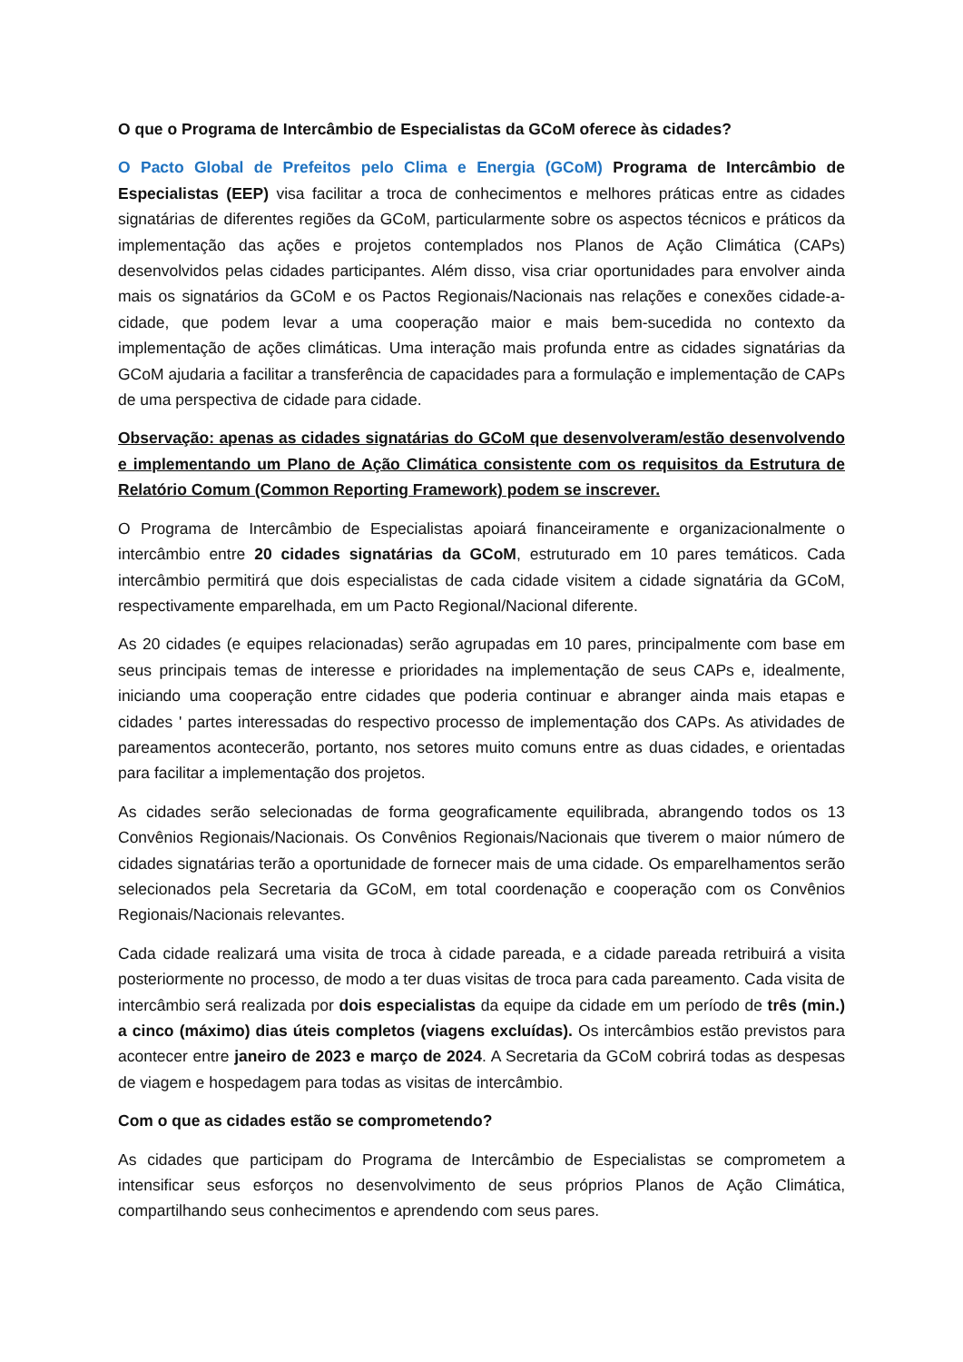O que o Programa de Intercâmbio de Especialistas da GCoM oferece às cidades?
O Pacto Global de Prefeitos pelo Clima e Energia (GCoM) Programa de Intercâmbio de Especialistas (EEP) visa facilitar a troca de conhecimentos e melhores práticas entre as cidades signatárias de diferentes regiões da GCoM, particularmente sobre os aspectos técnicos e práticos da implementação das ações e projetos contemplados nos Planos de Ação Climática (CAPs) desenvolvidos pelas cidades participantes. Além disso, visa criar oportunidades para envolver ainda mais os signatários da GCoM e os Pactos Regionais/Nacionais nas relações e conexões cidade-a-cidade, que podem levar a uma cooperação maior e mais bem-sucedida no contexto da implementação de ações climáticas. Uma interação mais profunda entre as cidades signatárias da GCoM ajudaria a facilitar a transferência de capacidades para a formulação e implementação de CAPs de uma perspectiva de cidade para cidade.
Observação: apenas as cidades signatárias do GCoM que desenvolveram/estão desenvolvendo e implementando um Plano de Ação Climática consistente com os requisitos da Estrutura de Relatório Comum (Common Reporting Framework) podem se inscrever.
O Programa de Intercâmbio de Especialistas apoiará financeiramente e organizacionalmente o intercâmbio entre 20 cidades signatárias da GCoM, estruturado em 10 pares temáticos. Cada intercâmbio permitirá que dois especialistas de cada cidade visitem a cidade signatária da GCoM, respectivamente emparelhada, em um Pacto Regional/Nacional diferente.
As 20 cidades (e equipes relacionadas) serão agrupadas em 10 pares, principalmente com base em seus principais temas de interesse e prioridades na implementação de seus CAPs e, idealmente, iniciando uma cooperação entre cidades que poderia continuar e abranger ainda mais etapas e cidades ' partes interessadas do respectivo processo de implementação dos CAPs. As atividades de pareamentos acontecerão, portanto, nos setores muito comuns entre as duas cidades, e orientadas para facilitar a implementação dos projetos.
As cidades serão selecionadas de forma geograficamente equilibrada, abrangendo todos os 13 Convênios Regionais/Nacionais. Os Convênios Regionais/Nacionais que tiverem o maior número de cidades signatárias terão a oportunidade de fornecer mais de uma cidade. Os emparelhamentos serão selecionados pela Secretaria da GCoM, em total coordenação e cooperação com os Convênios Regionais/Nacionais relevantes.
Cada cidade realizará uma visita de troca à cidade pareada, e a cidade pareada retribuirá a visita posteriormente no processo, de modo a ter duas visitas de troca para cada pareamento. Cada visita de intercâmbio será realizada por dois especialistas da equipe da cidade em um período de três (min.) a cinco (máximo) dias úteis completos (viagens excluídas). Os intercâmbios estão previstos para acontecer entre janeiro de 2023 e março de 2024. A Secretaria da GCoM cobrirá todas as despesas de viagem e hospedagem para todas as visitas de intercâmbio.
Com o que as cidades estão se comprometendo?
As cidades que participam do Programa de Intercâmbio de Especialistas se comprometem a intensificar seus esforços no desenvolvimento de seus próprios Planos de Ação Climática, compartilhando seus conhecimentos e aprendendo com seus pares.